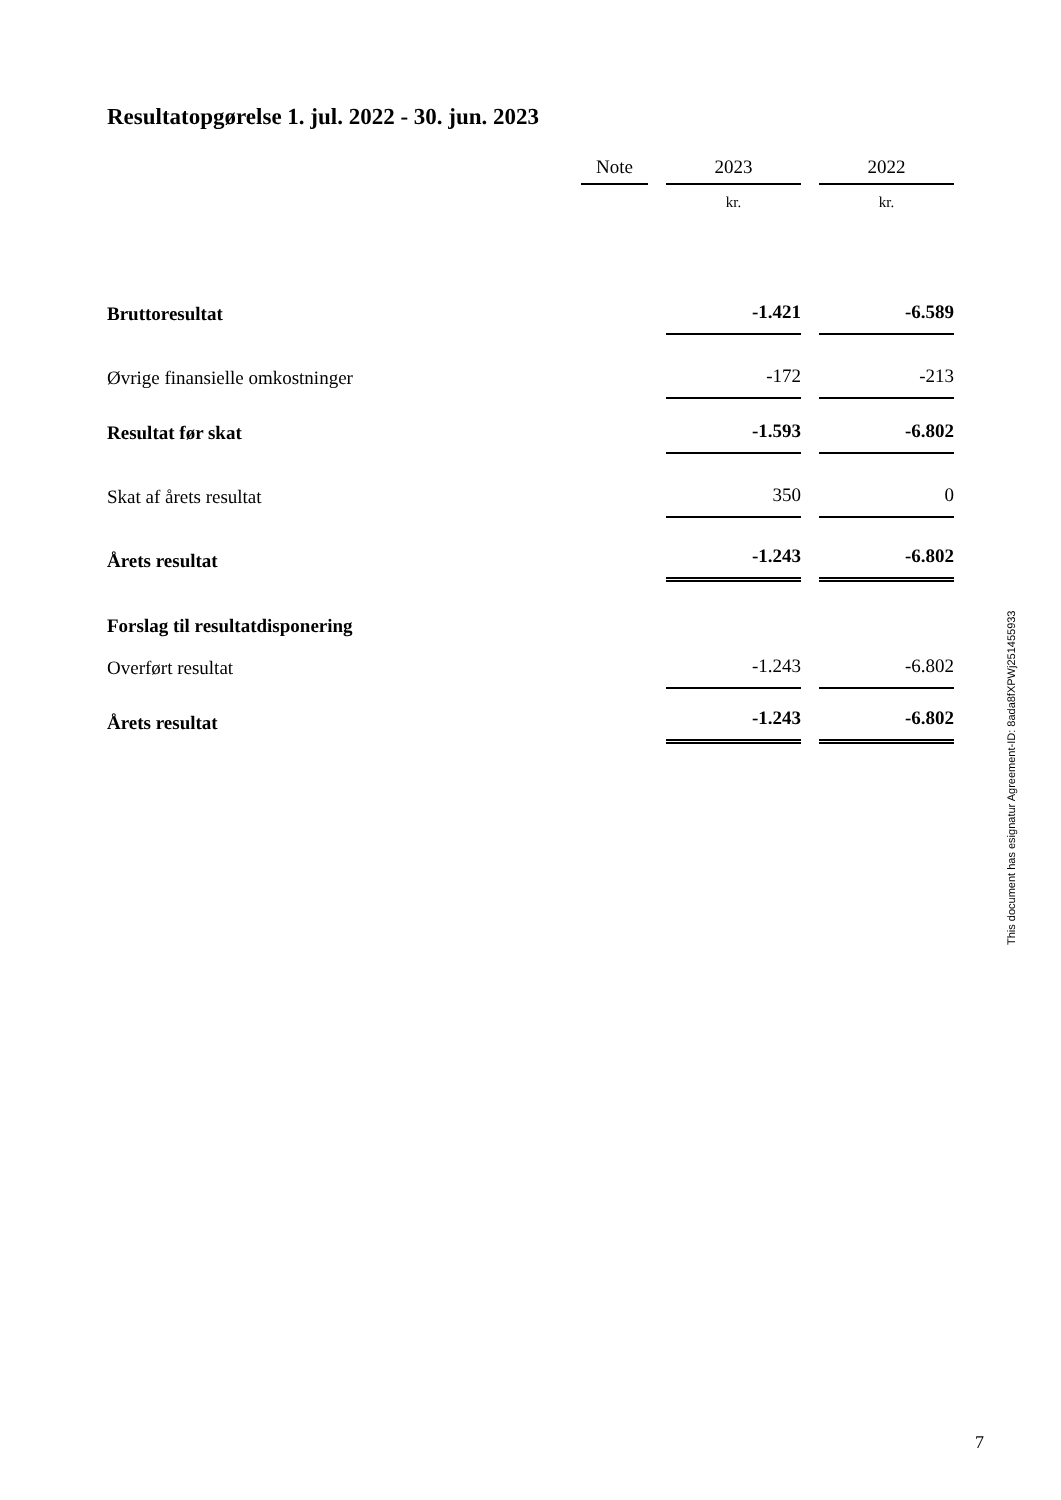Resultatopgørelse 1. jul. 2022 - 30. jun. 2023
| | Note | | 2023 | | 2022 |
| | | | kr. | | kr. |
| Bruttoresultat | | | -1.421 | | -6.589 |
| Øvrige finansielle omkostninger | | | -172 | | -213 |
| Resultat før skat | | | -1.593 | | -6.802 |
| Skat af årets resultat | | | 350 | | 0 |
| Årets resultat | | | -1.243 | | -6.802 |
| Forslag til resultatdisponering | | | | | |
| Overført resultat | | | -1.243 | | -6.802 |
| Årets resultat | | | -1.243 | | -6.802 |
This document has esignatur Agreement-ID: 8ada8fXPWj251455933
7